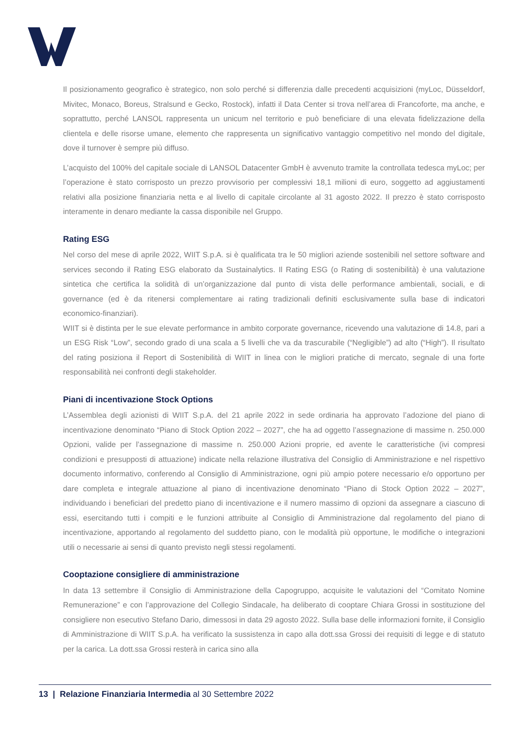Il posizionamento geografico è strategico, non solo perché si differenzia dalle precedenti acquisizioni (myLoc, Düsseldorf, Mivitec, Monaco, Boreus, Stralsund e Gecko, Rostock), infatti il Data Center si trova nell’area di Francoforte, ma anche, e soprattutto, perché LANSOL rappresenta un unicum nel territorio e può beneficiare di una elevata fidelizzazione della clientela e delle risorse umane, elemento che rappresenta un significativo vantaggio competitivo nel mondo del digitale, dove il turnover è sempre più diffuso.
L’acquisto del 100% del capitale sociale di LANSOL Datacenter GmbH è avvenuto tramite la controllata tedesca myLoc; per l’operazione è stato corrisposto un prezzo provvisorio per complessivi 18,1 milioni di euro, soggetto ad aggiustamenti relativi alla posizione finanziaria netta e al livello di capitale circolante al 31 agosto 2022. Il prezzo è stato corrisposto interamente in denaro mediante la cassa disponibile nel Gruppo.
Rating ESG
Nel corso del mese di aprile 2022, WIIT S.p.A. si è qualificata tra le 50 migliori aziende sostenibili nel settore software and services secondo il Rating ESG elaborato da Sustainalytics. Il Rating ESG (o Rating di sostenibilità) è una valutazione sintetica che certifica la solidità di un’organizzazione dal punto di vista delle performance ambientali, sociali, e di governance (ed è da ritenersi complementare ai rating tradizionali definiti esclusivamente sulla base di indicatori economico-finanziari).
WIIT si è distinta per le sue elevate performance in ambito corporate governance, ricevendo una valutazione di 14.8, pari a un ESG Risk “Low”, secondo grado di una scala a 5 livelli che va da trascurabile (“Negligible”) ad alto (“High”). Il risultato del rating posiziona il Report di Sostenibilità di WIIT in linea con le migliori pratiche di mercato, segnale di una forte responsabilità nei confronti degli stakeholder.
Piani di incentivazione Stock Options
L’Assemblea degli azionisti di WIIT S.p.A. del 21 aprile 2022 in sede ordinaria ha approvato l’adozione del piano di incentivazione denominato “Piano di Stock Option 2022 – 2027”, che ha ad oggetto l’assegnazione di massime n. 250.000 Opzioni, valide per l’assegnazione di massime n. 250.000 Azioni proprie, ed avente le caratteristiche (ivi compresi condizioni e presupposti di attuazione) indicate nella relazione illustrativa del Consiglio di Amministrazione e nel rispettivo documento informativo, conferendo al Consiglio di Amministrazione, ogni più ampio potere necessario e/o opportuno per dare completa e integrale attuazione al piano di incentivazione denominato “Piano di Stock Option 2022 – 2027”, individuando i beneficiari del predetto piano di incentivazione e il numero massimo di opzioni da assegnare a ciascuno di essi, esercitando tutti i compiti e le funzioni attribuite al Consiglio di Amministrazione dal regolamento del piano di incentivazione, apportando al regolamento del suddetto piano, con le modalità più opportune, le modifiche o integrazioni utili o necessarie ai sensi di quanto previsto negli stessi regolamenti.
Cooptazione consigliere di amministrazione
In data 13 settembre il Consiglio di Amministrazione della Capogruppo, acquisite le valutazioni del “Comitato Nomine Remunerazione” e con l’approvazione del Collegio Sindacale, ha deliberato di cooptare Chiara Grossi in sostituzione del consigliere non esecutivo Stefano Dario, dimessosi in data 29 agosto 2022. Sulla base delle informazioni fornite, il Consiglio di Amministrazione di WIIT S.p.A. ha verificato la sussistenza in capo alla dott.ssa Grossi dei requisiti di legge e di statuto per la carica. La dott.ssa Grossi resterà in carica sino alla
13 | Relazione Finanziaria Intermedia al 30 Settembre 2022